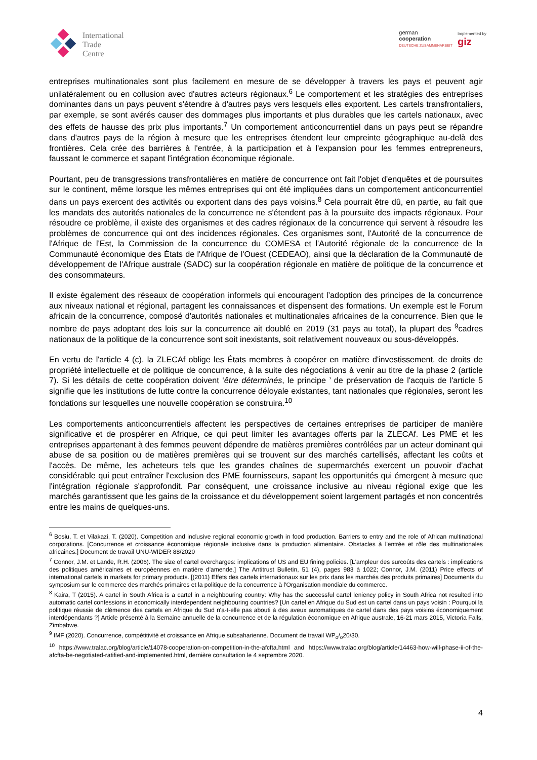International
Trade
Centre
german
cooperation
DEUTSCHE ZUSAMMENARBEIT
Implemented by
giz
entreprises multinationales sont plus facilement en mesure de se développer à travers les pays et peuvent agir unilatéralement ou en collusion avec d'autres acteurs régionaux.<sup>6</sup> Le comportement et les stratégies des entreprises dominantes dans un pays peuvent s'étendre à d'autres pays vers lesquels elles exportent. Les cartels transfrontaliers, par exemple, se sont avérés causer des dommages plus importants et plus durables que les cartels nationaux, avec des effets de hausse des prix plus importants.<sup>7</sup> Un comportement anticoncurrentiel dans un pays peut se répandre dans d'autres pays de la région à mesure que les entreprises étendent leur empreinte géographique au-delà des frontières. Cela crée des barrières à l'entrée, à la participation et à l'expansion pour les femmes entrepreneurs, faussant le commerce et sapant l'intégration économique régionale.
Pourtant, peu de transgressions transfrontalières en matière de concurrence ont fait l'objet d'enquêtes et de poursuites sur le continent, même lorsque les mêmes entreprises qui ont été impliquées dans un comportement anticoncurrentiel dans un pays exercent des activités ou exportent dans des pays voisins.<sup>8</sup> Cela pourrait être dû, en partie, au fait que les mandats des autorités nationales de la concurrence ne s'étendent pas à la poursuite des impacts régionaux. Pour résoudre ce problème, il existe des organismes et des cadres régionaux de la concurrence qui servent à résoudre les problèmes de concurrence qui ont des incidences régionales. Ces organismes sont, l'Autorité de la concurrence de l'Afrique de l'Est, la Commission de la concurrence du COMESA et l'Autorité régionale de la concurrence de la Communauté économique des États de l'Afrique de l'Ouest (CEDEAO), ainsi que la déclaration de la Communauté de développement de l'Afrique australe (SADC) sur la coopération régionale en matière de politique de la concurrence et des consommateurs.
Il existe également des réseaux de coopération informels qui encouragent l’adoption des principes de la concurrence aux niveaux national et régional, partagent les connaissances et dispensent des formations. Un exemple est le Forum africain de la concurrence, composé d'autorités nationales et multinationales africaines de la concurrence. Bien que le nombre de pays adoptant des lois sur la concurrence ait doublé en 2019 (31 pays au total), la plupart des <sup>9</sup>cadres nationaux de la politique de la concurrence sont soit inexistants, soit relativement nouveaux ou sous-développés.
En vertu de l'article 4 (c), la ZLECAf oblige les États membres à coopérer en matière d'investissement, de droits de propriété intellectuelle et de politique de concurrence, à la suite des négociations à venir au titre de la phase 2 (article 7). Si les détails de cette coopération doivent ‘être déterminés, le principe ’ de préservation de l'acquis de l'article 5 signifie que les institutions de lutte contre la concurrence déloyale existantes, tant nationales que régionales, seront les fondations sur lesquelles une nouvelle coopération se construira.<sup>10</sup>
Les comportements anticoncurrentiels affectent les perspectives de certaines entreprises de participer de manière significative et de prospérer en Afrique, ce qui peut limiter les avantages offerts par la ZLECAf. Les PME et les entreprises appartenant à des femmes peuvent dépendre de matières premières contrôlées par un acteur dominant qui abuse de sa position ou de matières premières qui se trouvent sur des marchés cartellisés, affectant les coûts et l'accès. De même, les acheteurs tels que les grandes chaînes de supermarchés exercent un pouvoir d'achat considérable qui peut entraîner l'exclusion des PME fournisseurs, sapant les opportunités qui émergent à mesure que l'intégration régionale s'approfondit. Par conséquent, une croissance inclusive au niveau régional exige que les marchés garantissent que les gains de la croissance et du développement soient largement partagés et non concentrés entre les mains de quelques-uns.
<sup>6</sup> Bosiu, T. et Vilakazi, T. (2020). Competition and inclusive regional economic growth in food production. Barriers to entry and the role of African multinational corporations. [Concurrence et croissance économique régionale inclusive dans la production alimentaire. Obstacles à l'entrée et rôle des multinationales africaines.] Document de travail UNU-WIDER 88/2020
<sup>7</sup> Connor, J.M. et Lande, R.H. (2006). The size of cartel overcharges: implications of US and EU fining policies. [L'ampleur des surcoûts des cartels : implications des politiques américaines et européennes en matière d'amende.] The Antitrust Bulletin, 51 (4), pages 983 à 1022; Connor, J.M. (2011) Price effects of international cartels in markets for primary products. [(2011) Effets des cartels internationaux sur les prix dans les marchés des produits primaires] Documents du symposium sur le commerce des marchés primaires et la politique de la concurrence à l'Organisation mondiale du commerce.
<sup>8</sup> Kaira, T (2015). A cartel in South Africa is a cartel in a neighbouring country: Why has the successful cartel leniency policy in South Africa not resulted into automatic cartel confessions in economically interdependent neighbouring countries? [Un cartel en Afrique du Sud est un cartel dans un pays voisin : Pourquoi la politique réussie de clémence des cartels en Afrique du Sud n'a-t-elle pas abouti à des aveux automatiques de cartel dans des pays voisins économiquement interdépendants ?] Article présenté à la Semaine annuelle de la concurrence et de la régulation économique en Afrique australe, 16-21 mars 2015, Victoria Falls, Zimbabwe.
<sup>9</sup> IMF (2020). Concurrence, compétitivité et croissance en Afrique subsaharienne. Document de travail WP<sub>o</sub>/<sub>o</sub>20/30.
<sup>10</sup> https://www.tralac.org/blog/article/14078-cooperation-on-competition-in-the-afcfta.html and https://www.tralac.org/blog/article/14463-how-will-phase-ii-of-the-afcfta-be-negotiated-ratified-and-implemented.html, dernière consultation le 4 septembre 2020.
4